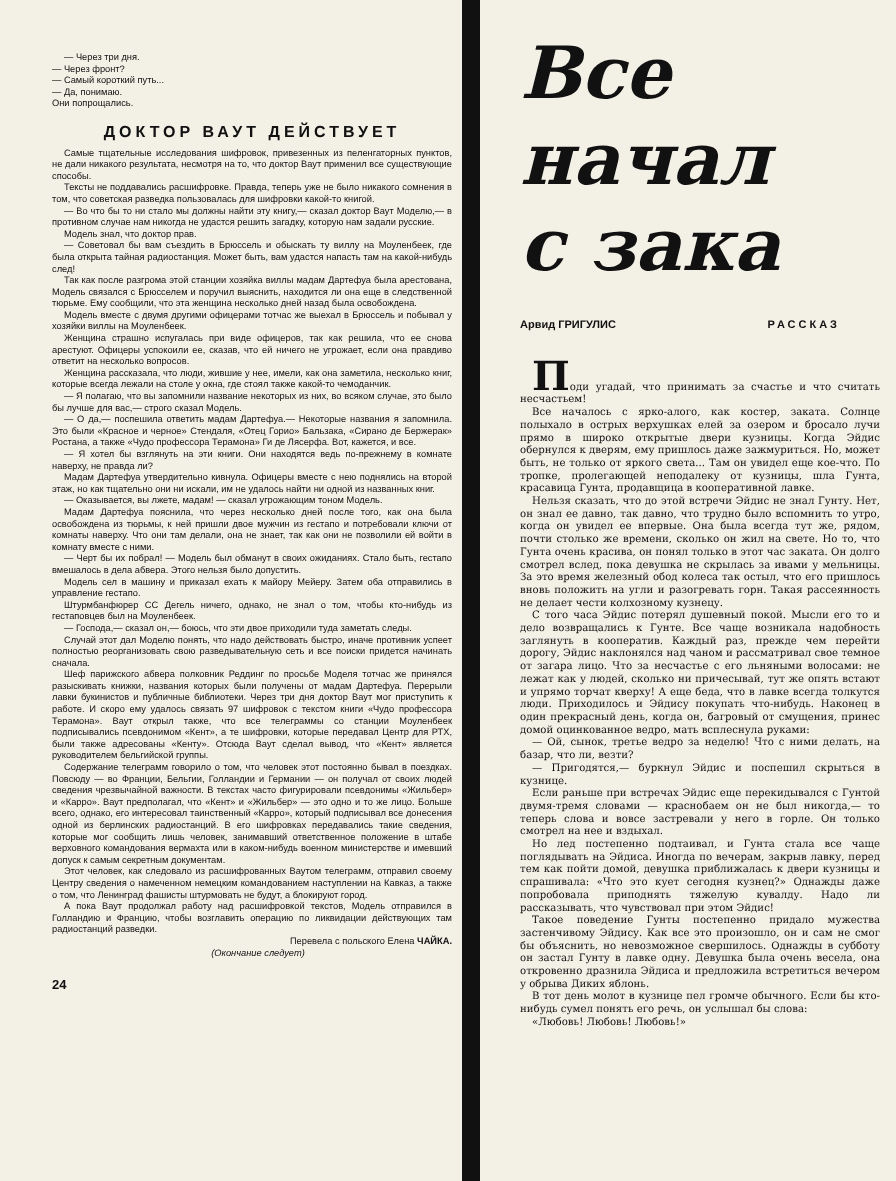— Через три дня.
— Через фронт?
— Самый короткий путь...
— Да, понимаю.
Они попрощались.
ДОКТОР ВАУТ ДЕЙСТВУЕТ
Самые тщательные исследования шифровок, привезенных из пеленгаторных пунктов, не дали никакого результата, несмотря на то, что доктор Ваут применил все существующие способы.
Тексты не поддавались расшифровке. Правда, теперь уже не было никакого сомнения в том, что советская разведка пользовалась для шифровки какой-то книгой.
— Во что бы то ни стало мы должны найти эту книгу,— сказал доктор Ваут Моделю,— в противном случае нам никогда не удастся решить загадку, которую нам задали русские.
Модель знал, что доктор прав.
— Советовал бы вам съездить в Брюссель и обыскать ту виллу на Моуленбеек, где была открыта тайная радиостанция. Может быть, вам удастся напасть там на какой-нибудь след!
Так как после разгрома этой станции хозяйка виллы мадам Дартефуа была арестована, Модель связался с Брюсселем и поручил выяснить, находится ли она еще в следственной тюрьме. Ему сообщили, что эта женщина несколько дней назад была освобождена.
Модель вместе с двумя другими офицерами тотчас же выехал в Брюссель и побывал у хозяйки виллы на Моуленбеек.
Женщина страшно испугалась при виде офицеров, так как решила, что ее снова арестуют. Офицеры успокоили ее, сказав, что ей ничего не угрожает, если она правдиво ответит на несколько вопросов.
Женщина рассказала, что люди, жившие у нее, имели, как она заметила, несколько книг, которые всегда лежали на столе у окна, где стоял также какой-то чемоданчик.
— Я полагаю, что вы запомнили название некоторых из них, во всяком случае, это было бы лучше для вас,— строго сказал Модель.
— О да,— поспешила ответить мадам Дартефуа.— Некоторые названия я запомнила. Это были «Красное и черное» Стендаля, «Отец Горио» Бальзака, «Сирано де Бержерак» Ростана, а также «Чудо профессора Терамона» Ги де Лясерфа. Вот, кажется, и все.
— Я хотел бы взглянуть на эти книги. Они находятся ведь по-прежнему в комнате наверху, не правда ли?
Мадам Дартефуа утвердительно кивнула. Офицеры вместе с нею поднялись на второй этаж, но как тщательно они ни искали, им не удалось найти ни одной из названных книг.
— Оказывается, вы лжете, мадам! — сказал угрожающим тоном Модель.
Мадам Дартефуа пояснила, что через несколько дней после того, как она была освобождена из тюрьмы, к ней пришли двое мужчин из гестапо и потребовали ключи от комнаты наверху. Что они там делали, она не знает, так как они не позволили ей войти в комнату вместе с ними.
— Черт бы их побрал! — Модель был обманут в своих ожиданиях. Стало быть, гестапо вмешалось в дела абвера. Этого нельзя было допустить.
Модель сел в машину и приказал ехать к майору Мейеру. Затем оба отправились в управление гестапо.
Штурмбанфюрер СС Дегель ничего, однако, не знал о том, чтобы кто-нибудь из гестаповцев был на Моуленбеек.
— Господа,— сказал он,— боюсь, что эти двое приходили туда заметать следы.
Случай этот дал Моделю понять, что надо действовать быстро, иначе противник успеет полностью реорганизовать свою разведывательную сеть и все поиски придется начинать сначала.
Шеф парижского абвера полковник Реддинг по просьбе Моделя тотчас же принялся разыскивать книжки, названия которых были получены от мадам Дартефуа. Перерыли лавки букинистов и публичные библиотеки. Через три дня доктор Ваут мог приступить к работе. И скоро ему удалось связать 97 шифровок с текстом книги «Чудо профессора Терамона». Ваут открыл также, что все телеграммы со станции Моуленбеек подписывались псевдонимом «Кент», а те шифровки, которые передавал Центр для РТХ, были также адресованы «Кенту». Отсюда Ваут сделал вывод, что «Кент» является руководителем бельгийской группы.
Содержание телеграмм говорило о том, что человек этот постоянно бывал в поездках. Повсюду — во Франции, Бельгии, Голландии и Германии — он получал от своих людей сведения чрезвычайной важности. В текстах часто фигурировали псевдонимы «Жильбер» и «Карро». Ваут предполагал, что «Кент» и «Жильбер» — это одно и то же лицо. Больше всего, однако, его интересовал таинственный «Карро», который подписывал все донесения одной из берлинских радиостанций. В его шифровках передавались такие сведения, которые мог сообщить лишь человек, занимавший ответственное положение в штабе верховного командования вермахта или в каком-нибудь военном министерстве и имевший допуск к самым секретным документам.
Этот человек, как следовало из расшифрованных Ваутом телеграмм, отправил своему Центру сведения о намеченном немецким командованием наступлении на Кавказ, а также о том, что Ленинград фашисты штурмовать не будут, а блокируют город.
А пока Ваут продолжал работу над расшифровкой текстов, Модель отправился в Голландию и Францию, чтобы возглавить операцию по ликвидации действующих там радиостанций разведки.
Перевела с польского Елена ЧАЙКА.
(Окончание следует)
24
Все начал
с зака
Арвид ГРИГУЛИС РАССКАЗ
Поди угадай, что принимать за счастье и что считать несчастьем!
Все началось с ярко-алого, как костер, заката. Солнце полыхало в острых верхушках елей за озером и бросало лучи прямо в широко открытые двери кузницы. Когда Эйдис обернулся к дверям, ему пришлось даже зажмуриться. Но, может быть, не только от яркого света... Там он увидел еще кое-что. По тропке, пролегающей неподалеку от кузницы, шла Гунта, красавица Гунта, продавщица в кооперативной лавке.
Нельзя сказать, что до этой встречи Эйдис не знал Гунту. Нет, он знал ее давно, так давно, что трудно было вспомнить то утро, когда он увидел ее впервые. Она была всегда тут же, рядом, почти столько же времени, сколько он жил на свете. Но то, что Гунта очень красива, он понял только в этот час заката. Он долго смотрел вслед, пока девушка не скрылась за ивами у мельницы. За это время железный обод колеса так остыл, что его пришлось вновь положить на угли и разогревать горн. Такая рассеянность не делает чести колхозному кузнецу.
С того часа Эйдис потерял душевный покой. Мысли его то и дело возвращались к Гунте. Все чаще возникала надобность заглянуть в кооператив. Каждый раз, прежде чем перейти дорогу, Эйдис наклонялся над чаном и рассматривал свое темное от загара лицо. Что за несчастье с его льняными волосами: не лежат как у людей, сколько ни причесывай, тут же опять встают и упрямо торчат кверху! А еще беда, что в лавке всегда толкутся люди. Приходилось и Эйдису покупать что-нибудь. Наконец в один прекрасный день, когда он, багровый от смущения, принес домой оцинкованное ведро, мать всплеснула руками:
— Ой, сынок, третье ведро за неделю! Что с ними делать, на базар, что ли, везти?
— Пригодятся,— буркнул Эйдис и поспешил скрыться в кузнице.
Если раньше при встречах Эйдис еще перекидывался с Гунтой двумя-тремя словами — краснобаем он не был никогда,— то теперь слова и вовсе застревали у него в горле. Он только смотрел на нее и вздыхал.
Но лед постепенно подтаивал, и Гунта стала все чаще поглядывать на Эйдиса. Иногда по вечерам, закрыв лавку, перед тем как пойти домой, девушка приближалась к двери кузницы и спрашивала: «Что это кует сегодня кузнец?» Однажды даже попробовала приподнять тяжелую кувалду. Надо ли рассказывать, что чувствовал при этом Эйдис!
Такое поведение Гунты постепенно придало мужества застенчивому Эйдису. Как все это произошло, он и сам не смог бы объяснить, но невозможное свершилось. Однажды в субботу он застал Гунту в лавке одну. Девушка была очень весела, она откровенно дразнила Эйдиса и предложила встретиться вечером у обрыва Диких яблонь.
В тот день молот в кузнице пел громче обычного. Если бы кто-нибудь сумел понять его речь, он услышал бы слова:
«Любовь! Любовь! Любовь!»